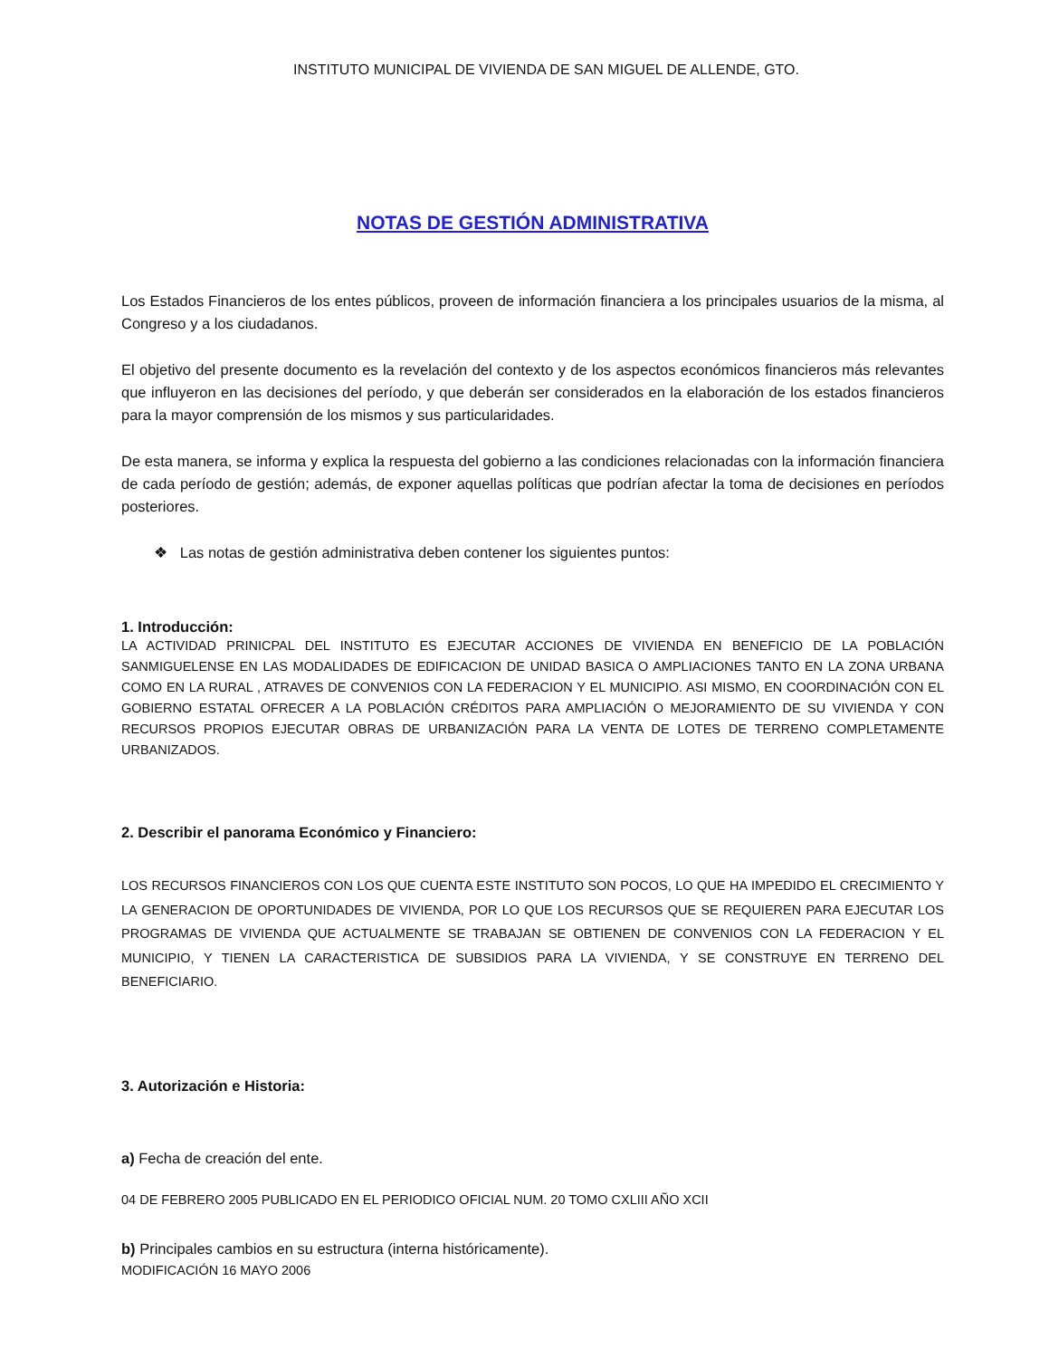INSTITUTO MUNICIPAL DE VIVIENDA DE SAN MIGUEL DE ALLENDE, GTO.
NOTAS DE GESTIÓN ADMINISTRATIVA
Los Estados Financieros de los entes públicos, proveen de información financiera a los principales usuarios de la misma, al Congreso y a los ciudadanos.
El objetivo del presente documento es la revelación del contexto y de los aspectos económicos financieros más relevantes que influyeron en las decisiones del período, y que deberán ser considerados en la elaboración de los estados financieros para la mayor comprensión de los mismos y sus particularidades.
De esta manera, se informa y explica la respuesta del gobierno a las condiciones relacionadas con la información financiera de cada período de gestión; además, de exponer aquellas políticas que podrían afectar la toma de decisiones en períodos posteriores.
❖ Las notas de gestión administrativa deben contener los siguientes puntos:
1. Introducción:
LA ACTIVIDAD PRINICPAL DEL INSTITUTO ES EJECUTAR ACCIONES DE VIVIENDA EN BENEFICIO DE LA POBLACIÓN SANMIGUELENSE EN LAS MODALIDADES DE EDIFICACION DE UNIDAD BASICA O AMPLIACIONES TANTO EN LA ZONA URBANA COMO EN LA RURAL , ATRAVES DE CONVENIOS CON LA FEDERACION Y EL MUNICIPIO. ASI MISMO, EN COORDINACIÓN CON EL GOBIERNO ESTATAL OFRECER A LA POBLACIÓN CRÉDITOS PARA AMPLIACIÓN O MEJORAMIENTO DE SU VIVIENDA Y CON RECURSOS PROPIOS EJECUTAR OBRAS DE URBANIZACIÓN PARA LA VENTA DE LOTES DE TERRENO COMPLETAMENTE URBANIZADOS.
2. Describir el panorama Económico y Financiero:
LOS RECURSOS FINANCIEROS CON LOS QUE CUENTA ESTE INSTITUTO SON POCOS, LO QUE HA IMPEDIDO EL CRECIMIENTO Y LA GENERACION DE OPORTUNIDADES DE VIVIENDA, POR LO QUE LOS RECURSOS QUE SE REQUIEREN PARA EJECUTAR LOS PROGRAMAS DE VIVIENDA QUE ACTUALMENTE SE TRABAJAN SE OBTIENEN DE CONVENIOS CON LA FEDERACION Y EL MUNICIPIO, Y TIENEN LA CARACTERISTICA DE SUBSIDIOS PARA LA VIVIENDA, Y SE CONSTRUYE EN TERRENO DEL BENEFICIARIO.
3. Autorización e Historia:
a) Fecha de creación del ente.
04 DE FEBRERO 2005 PUBLICADO EN EL PERIODICO OFICIAL NUM. 20 TOMO CXLIII AÑO XCII
b) Principales cambios en su estructura (interna históricamente).
MODIFICACIÓN 16 MAYO 2006